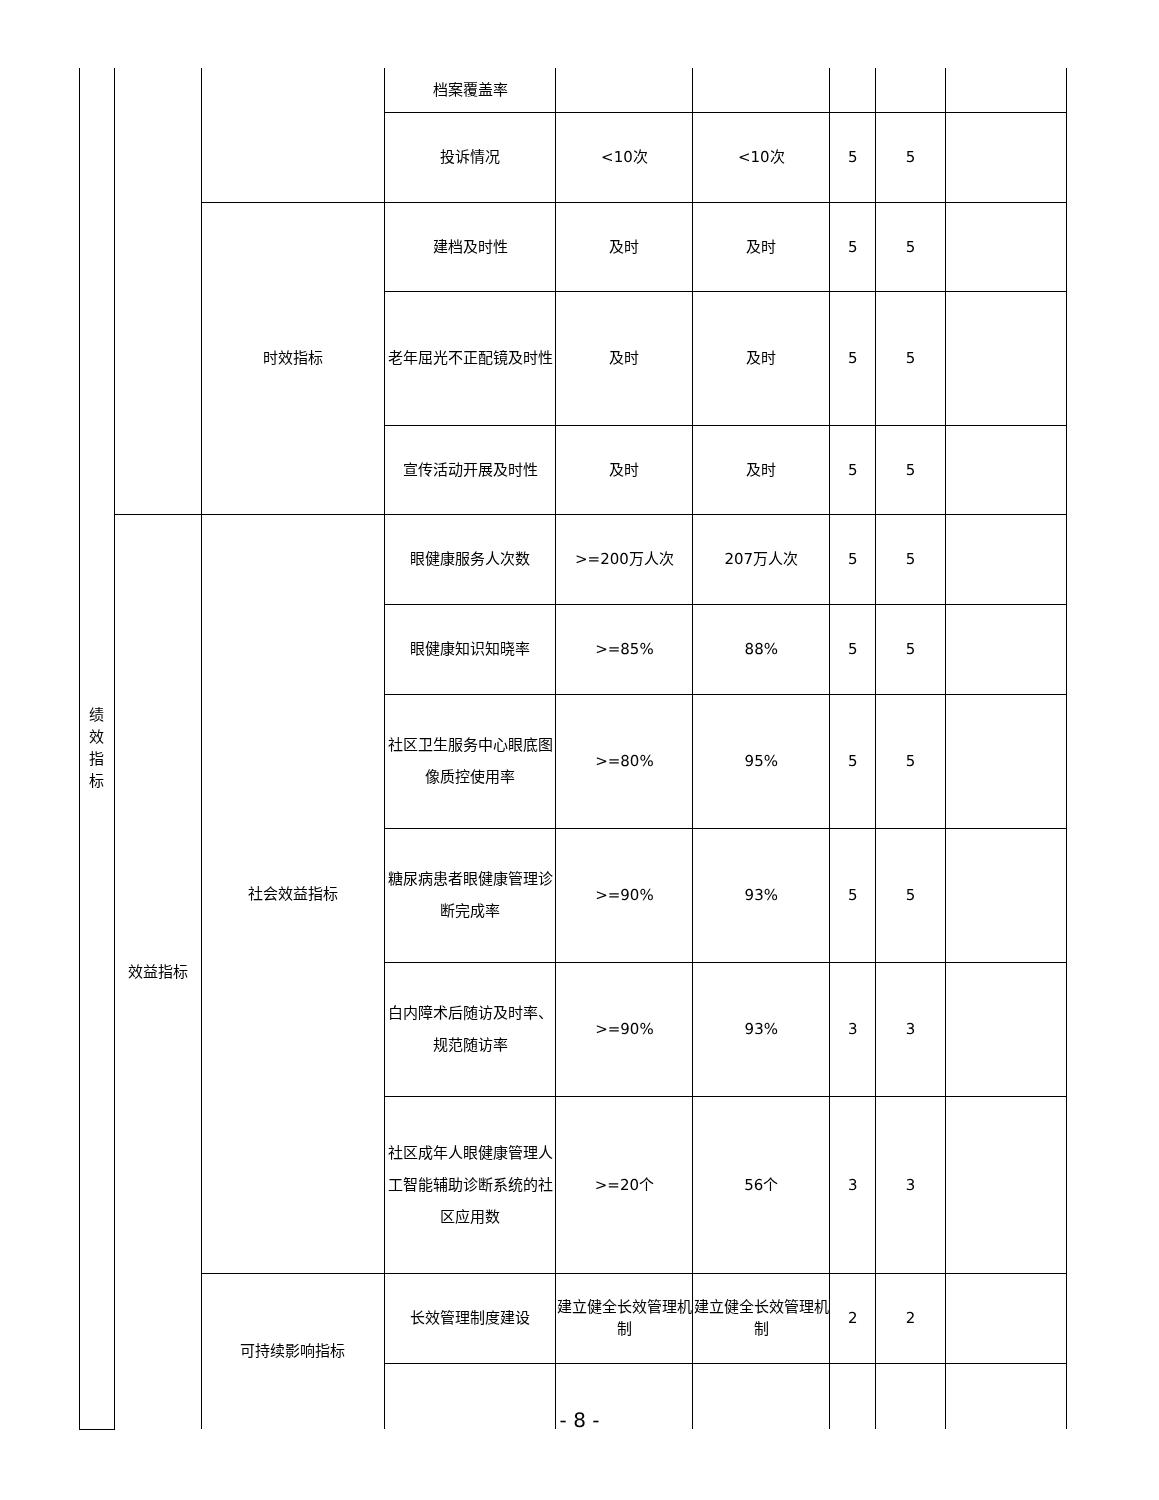| 绩 效 指 标 | | | 档案覆盖率 | | | | | |
| | | | 投诉情况 | <10次 | <10次 | 5 | 5 | |
| | | 时效指标 | 建档及时性 | 及时 | 及时 | 5 | 5 | |
| | | | 老年屈光不正配镜及时性 | 及时 | 及时 | 5 | 5 | |
| | | | 宣传活动开展及时性 | 及时 | 及时 | 5 | 5 | |
| | 效益指标 | 社会效益指标 | 眼健康服务人次数 | >=200万人次 | 207万人次 | 5 | 5 | |
| | | | 眼健康知识知晓率 | >=85% | 88% | 5 | 5 | |
| | | | 社区卫生服务中心眼底图像质控使用率 | >=80% | 95% | 5 | 5 | |
| | | | 糖尿病患者眼健康管理诊断完成率 | >=90% | 93% | 5 | 5 | |
| | | | 白内障术后随访及时率、规范随访率 | >=90% | 93% | 3 | 3 | |
| | | | 社区成年人眼健康管理人工智能辅助诊断系统的社区应用数 | >=20个 | 56个 | 3 | 3 | |
| | | 可持续影响指标 | 长效管理制度建设 | 建立健全长效管理机制 | 建立健全长效管理机制 | 2 | 2 | |
- 8 -